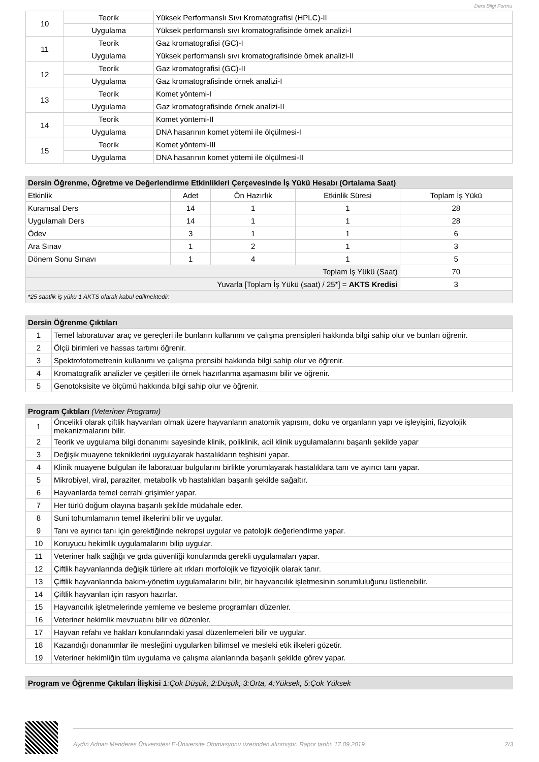Ders Bilgi Formu
| 10 | Teorik | Yüksek Performanslı Sıvı Kromatografisi (HPLC)-II |
| | Uygulama | Yüksek performanslı sıvı kromatografisinde örnek analizi-I |
| 11 | Teorik | Gaz kromatografisi (GC)-I |
| | Uygulama | Yüksek performanslı sıvı kromatografisinde örnek analizi-II |
| 12 | Teorik | Gaz kromatografisi (GC)-II |
| | Uygulama | Gaz kromatografisinde örnek analizi-I |
| 13 | Teorik | Komet yöntemi-I |
| | Uygulama | Gaz kromatografisinde örnek analizi-II |
| 14 | Teorik | Komet yöntemi-II |
| | Uygulama | DNA hasarının komet yötemi ile ölçülmesi-I |
| 15 | Teorik | Komet yöntemi-III |
| | Uygulama | DNA hasarının komet yötemi ile ölçülmesi-II |
| Dersin Öğrenme, Öğretme ve Değerlendirme Etkinlikleri Çerçevesinde İş Yükü Hesabı (Ortalama Saat) | | | | |
| --- | --- | --- | --- | --- |
| Etkinlik | Adet | Ön Hazırlık | Etkinlik Süresi | Toplam İş Yükü |
| Kuramsal Ders | 14 | 1 | 1 | 28 |
| Uygulamalı Ders | 14 | 1 | 1 | 28 |
| Ödev | 3 | 1 | 1 | 6 |
| Ara Sınav | 1 | 2 | 1 | 3 |
| Dönem Sonu Sınavı | 1 | 4 | 1 | 5 |
| Toplam İş Yükü (Saat) | | | | 70 |
| Yuvarla [Toplam İş Yükü (saat) / 25*] = AKTS Kredisi | | | | 3 |
| *25 saatlik iş yükü 1 AKTS olarak kabul edilmektedir. | | | | |
| Dersin Öğrenme Çıktıları | |
| --- | --- |
| 1 | Temel laboratuvar araç ve gereçleri ile bunların kullanımı ve çalışma prensipleri hakkında bilgi sahip olur ve bunları öğrenir. |
| 2 | Ölçü birimleri ve hassas tartımı öğrenir. |
| 3 | Spektrofotometrenin kullanımı ve çalışma prensibi hakkında bilgi sahip olur ve öğrenir. |
| 4 | Kromatografik analizler ve çeşitleri ile örnek hazırlanma aşamasını bilir ve öğrenir. |
| 5 | Genotoksisite ve ölçümü hakkında bilgi sahip olur ve öğrenir. |
| Program Çıktıları (Veteriner Programı) | |
| --- | --- |
| 1 | Öncelikli olarak çiftlik hayvanları olmak üzere hayvanların anatomik yapısını, doku ve organların yapı ve işleyişini, fizyolojik mekanizmalarını bilir. |
| 2 | Teorik ve uygulama bilgi donanımı sayesinde klinik, poliklinik, acil klinik uygulamalarını başarılı şekilde yapar |
| 3 | Değişik muayene tekniklerini uygulayarak hastalıkların teşhisini yapar. |
| 4 | Klinik muayene bulguları ile laboratuar bulgularını birlikte yorumlayarak hastalıklara tanı ve ayırıcı tanı yapar. |
| 5 | Mikrobiyel, viral, paraziter, metabolik vb hastalıkları başarılı şekilde sağaltır. |
| 6 | Hayvanlarda temel cerrahi grişimler yapar. |
| 7 | Her türlü doğum olayına başarılı şekilde müdahale eder. |
| 8 | Suni tohumlamanın temel ilkelerini bilir ve uygular. |
| 9 | Tanı ve ayırıcı tanı için gerektiğinde nekropsi uygular ve patolojik değerlendirme yapar. |
| 10 | Koruyucu hekimlik uygulamalarını bilip uygular. |
| 11 | Veteriner halk sağlığı ve gıda güvenliği konularında gerekli uygulamaları yapar. |
| 12 | Çiftlik hayvanlarında değişik türlere ait ırkları morfolojik ve fizyolojik olarak tanır. |
| 13 | Çiftlik hayvanlarında bakım-yönetim uygulamalarını bilir, bir hayvancılık işletmesinin sorumluluğunu üstlenebilir. |
| 14 | Çiftlik hayvanları için rasyon hazırlar. |
| 15 | Hayvancılık işletmelerinde yemleme ve besleme programları düzenler. |
| 16 | Veteriner hekimlik mevzuatını bilir ve düzenler. |
| 17 | Hayvan refahı ve hakları konularındaki yasal düzenlemeleri bilir ve uygular. |
| 18 | Kazandığı donanımlar ile mesleğini uygularken bilimsel ve mesleki etik ilkeleri gözetir. |
| 19 | Veteriner hekimliğin tüm uygulama ve çalışma alanlarında başarılı şekilde görev yapar. |
| Program ve Öğrenme Çıktıları İlişkisi 1:Çok Düşük, 2:Düşük, 3:Orta, 4:Yüksek, 5:Çok Yüksek |
| --- |
Aydın Adnan Menderes Üniversitesi E-Üniversite Otomasyonu üzerinden alınmıştır. Rapor tarihi: 17.09.2019 2/3